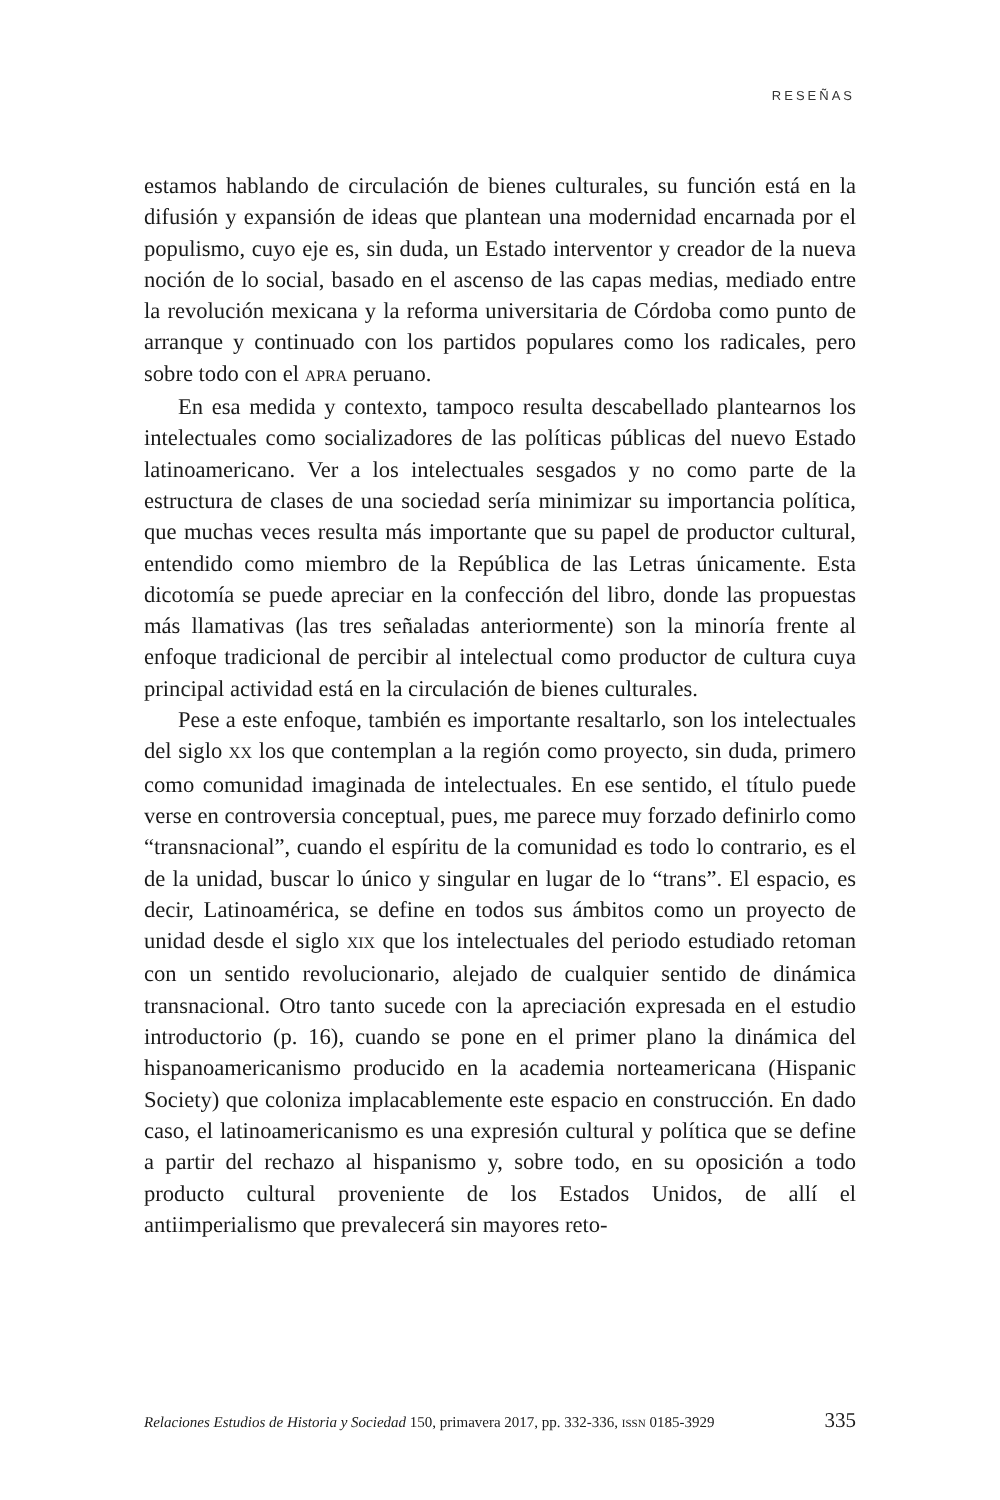RESEÑAS
estamos hablando de circulación de bienes culturales, su función está en la difusión y expansión de ideas que plantean una modernidad encarnada por el populismo, cuyo eje es, sin duda, un Estado interventor y creador de la nueva noción de lo social, basado en el ascenso de las capas medias, mediado entre la revolución mexicana y la reforma universitaria de Córdoba como punto de arranque y continuado con los partidos populares como los radicales, pero sobre todo con el APRA peruano.
En esa medida y contexto, tampoco resulta descabellado plantearnos los intelectuales como socializadores de las políticas públicas del nuevo Estado latinoamericano. Ver a los intelectuales sesgados y no como parte de la estructura de clases de una sociedad sería minimizar su importancia política, que muchas veces resulta más importante que su papel de productor cultural, entendido como miembro de la República de las Letras únicamente. Esta dicotomía se puede apreciar en la confección del libro, donde las propuestas más llamativas (las tres señaladas anteriormente) son la minoría frente al enfoque tradicional de percibir al intelectual como productor de cultura cuya principal actividad está en la circulación de bienes culturales.
Pese a este enfoque, también es importante resaltarlo, son los intelectuales del siglo XX los que contemplan a la región como proyecto, sin duda, primero como comunidad imaginada de intelectuales. En ese sentido, el título puede verse en controversia conceptual, pues, me parece muy forzado definirlo como “transnacional”, cuando el espíritu de la comunidad es todo lo contrario, es el de la unidad, buscar lo único y singular en lugar de lo “trans”. El espacio, es decir, Latinoamérica, se define en todos sus ámbitos como un proyecto de unidad desde el siglo XIX que los intelectuales del periodo estudiado retoman con un sentido revolucionario, alejado de cualquier sentido de dinámica transnacional. Otro tanto sucede con la apreciación expresada en el estudio introductorio (p. 16), cuando se pone en el primer plano la dinámica del hispanoamericanismo producido en la academia norteamericana (Hispanic Society) que coloniza implacablemente este espacio en construcción. En dado caso, el latinoamericanismo es una expresión cultural y política que se define a partir del rechazo al hispanismo y, sobre todo, en su oposición a todo producto cultural proveniente de los Estados Unidos, de allí el antiimperialismo que prevalecerá sin mayores reto-
Relaciones Estudios de Historia y Sociedad 150, primavera 2017, pp. 332-336, ISSN 0185-3929 335